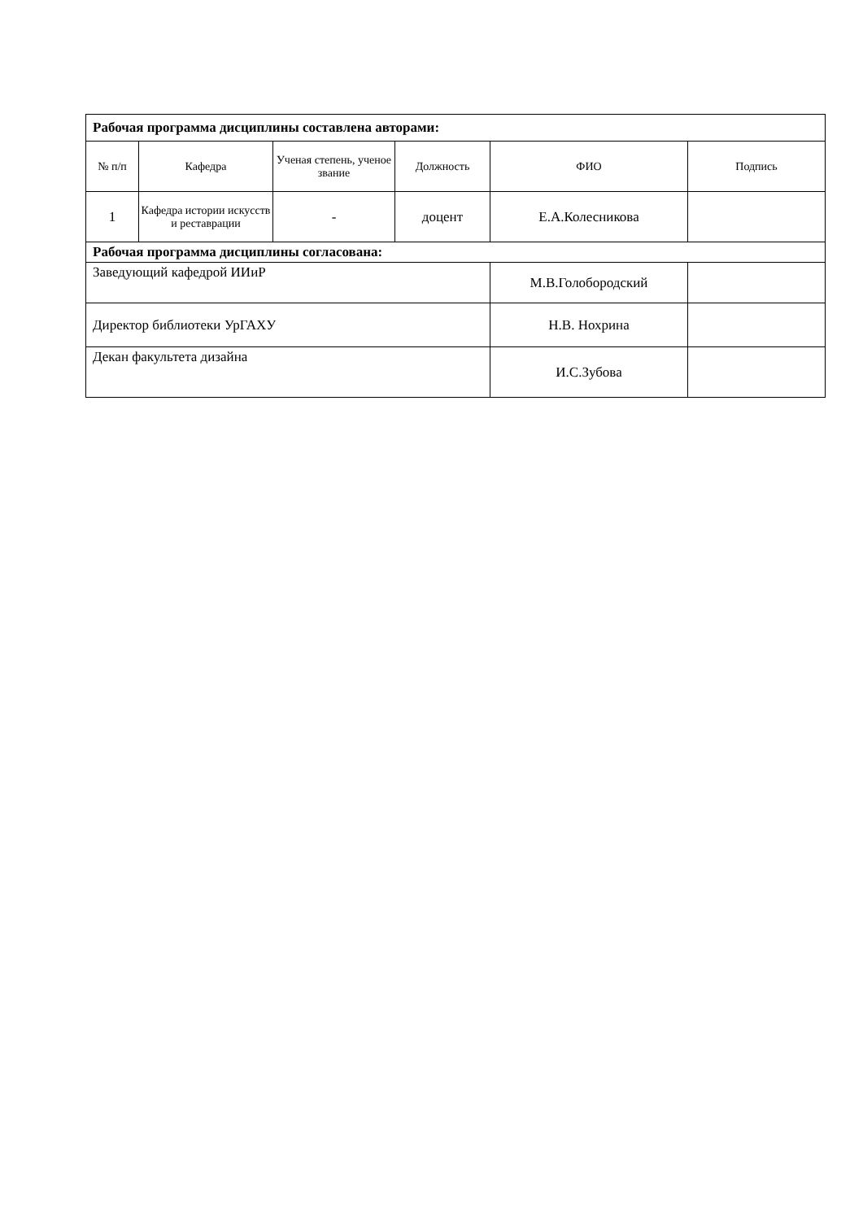| Рабочая программа дисциплины составлена авторами: | | | | | |
| № п/п | Кафедра | Ученая степень, ученое звание | Должность | ФИО | Подпись |
| 1 | Кафедра истории искусств и реставрации | - | доцент | Е.А.Колесникова | |
| Рабочая программа дисциплины согласована: | | | | | |
| Заведующий кафедрой ИИиР | | | | М.В.Голобородский | |
| Директор библиотеки УрГАХУ | | | | Н.В. Нохрина | |
| Декан факультета дизайна | | | | И.С.Зубова | |